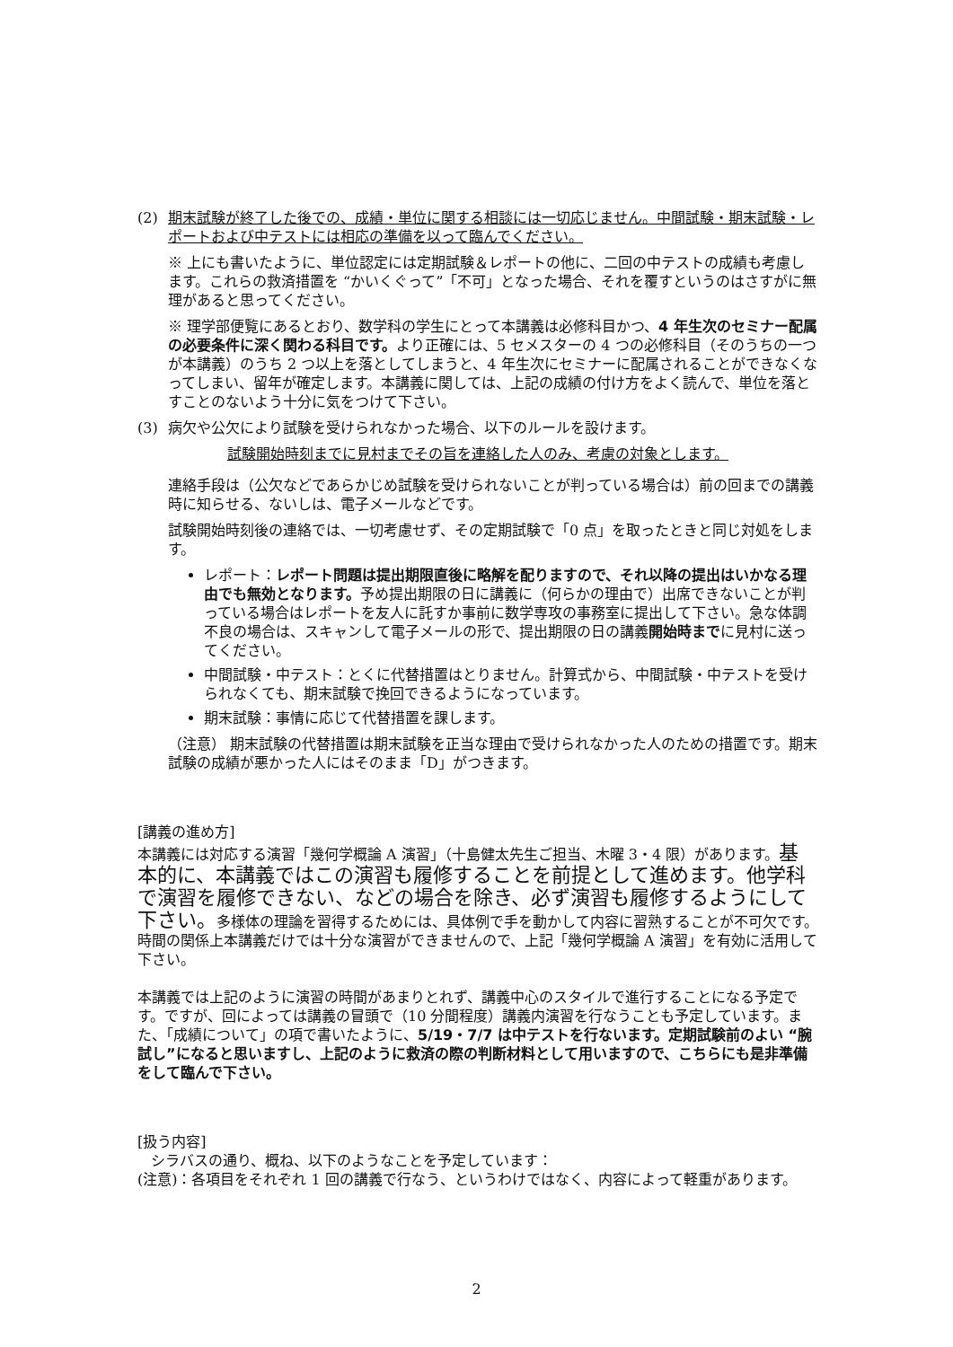(2) 期末試験が終了した後での、成績・単位に関する相談には一切応じません。中間試験・期末試験・レポートおよび中テストには相応の準備を以って臨んでください。
※ 上にも書いたように、単位認定には定期試験＆レポートの他に、二回の中テストの成績も考慮します。これらの救済措置を “かいくぐって”「不可」となった場合、それを覆すというのはさすがに無理があると思ってください。
※ 理学部便覧にあるとおり、数学科の学生にとって本講義は必修科目かつ、4 年生次のセミナー配属の必要条件に深く関わる科目です。より正確には、5 セメスターの 4 つの必修科目（そのうちの一つが本講義）のうち 2 つ以上を落としてしまうと、4 年生次にセミナーに配属されることができなくなってしまい、留年が確定します。本講義に関しては、上記の成績の付け方をよく読んで、単位を落とすことのないよう十分に気をつけて下さい。
(3) 病欠や公欠により試験を受けられなかった場合、以下のルールを設けます。
試験開始時刻までに見村までその旨を連絡した人のみ、考慮の対象とします。
連絡手段は（公欠などであらかじめ試験を受けられないことが判っている場合は）前の回までの講義時に知らせる、ないしは、電子メールなどです。
試験開始時刻後の連絡では、一切考慮せず、その定期試験で「0 点」を取ったときと同じ対処をします。
レポート：レポート問題は提出期限直後に略解を配りますので、それ以降の提出はいかなる理由でも無効となります。予め提出期限の日に講義に（何らかの理由で）出席できないことが判っている場合はレポートを友人に託すか事前に数学専攻の事務室に提出して下さい。急な体調不良の場合は、スキャンして電子メールの形で、提出期限の日の講義開始時までに見村に送ってください。
中間試験・中テスト：とくに代替措置はとりません。計算式から、中間試験・中テストを受けられなくても、期末試験で挽回できるようになっています。
期末試験：事情に応じて代替措置を課します。
（注意） 期末試験の代替措置は期末試験を正当な理由で受けられなかった人のための措置です。期末試験の成績が悪かった人にはそのまま「D」がつきます。
[講義の進め方]
本講義には対応する演習「幾何学概論 A 演習」（十島健太先生ご担当、木曜 3・4 限）があります。基本的に、本講義ではこの演習も履修することを前提として進めます。他学科で演習を履修できない、などの場合を除き、必ず演習も履修するようにして下さい。多様体の理論を習得するためには、具体例で手を動かして内容に習熟することが不可欠です。時間の関係上本講義だけでは十分な演習ができませんので、上記「幾何学概論 A 演習」を有効に活用して下さい。
本講義では上記のように演習の時間があまりとれず、講義中心のスタイルで進行することになる予定です。ですが、回によっては講義の冒頭で（10 分間程度）講義内演習を行なうことも予定しています。また、「成績について」の項で書いたように、5/19・7/7 は中テストを行ないます。定期試験前のよい “腕試し”になると思いますし、上記のように救済の際の判断材料として用いますので、こちらにも是非準備をして臨んで下さい。
[扱う内容]
シラバスの通り、概ね、以下のようなことを予定しています：
(注意)：各項目をそれぞれ 1 回の講義で行なう、というわけではなく、内容によって軽重があります。
2